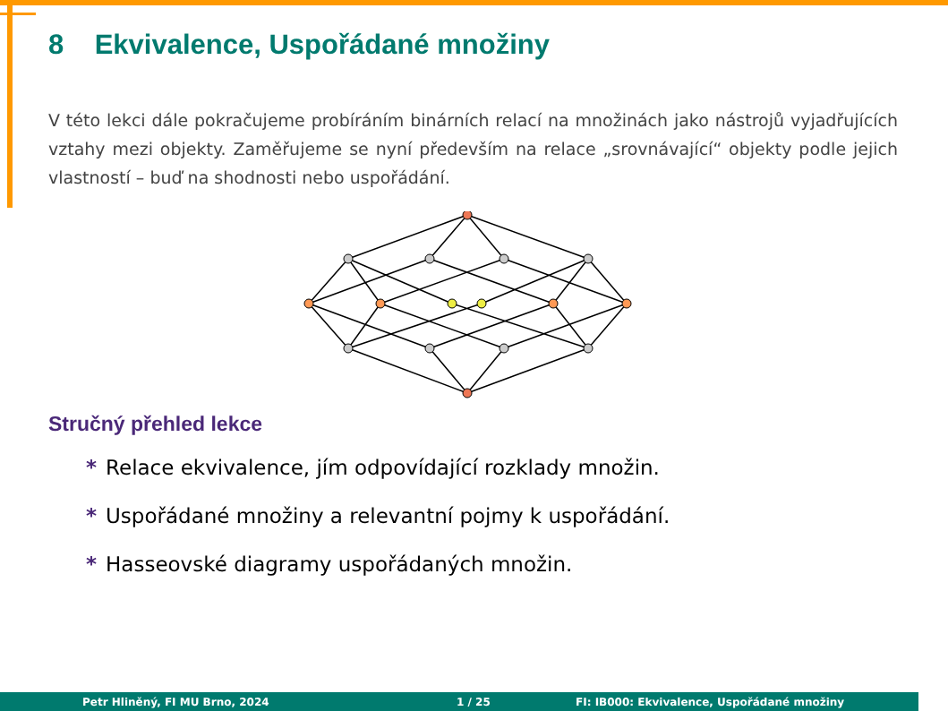8 Ekvivalence, Uspořádané množiny
V této lekci dále pokračujeme probíráním binárních relací na množinách jako nástrojů vyjadřujících vztahy mezi objekty. Zaměřujeme se nyní především na relace „srovnávající“ objekty podle jejich vlastností – buď na shodnosti nebo uspořádání.
Stručný přehled lekce
* Relace ekvivalence, jím odpovídající rozklady množin.
* Uspořádané množiny a relevantní pojmy k uspořádání.
* Hasseovské diagramy uspořádaných množin.
Petr Hliněný, FI MU Brno, 2024 1 / 25 FI: IB000: Ekvivalence, Uspořádané množiny